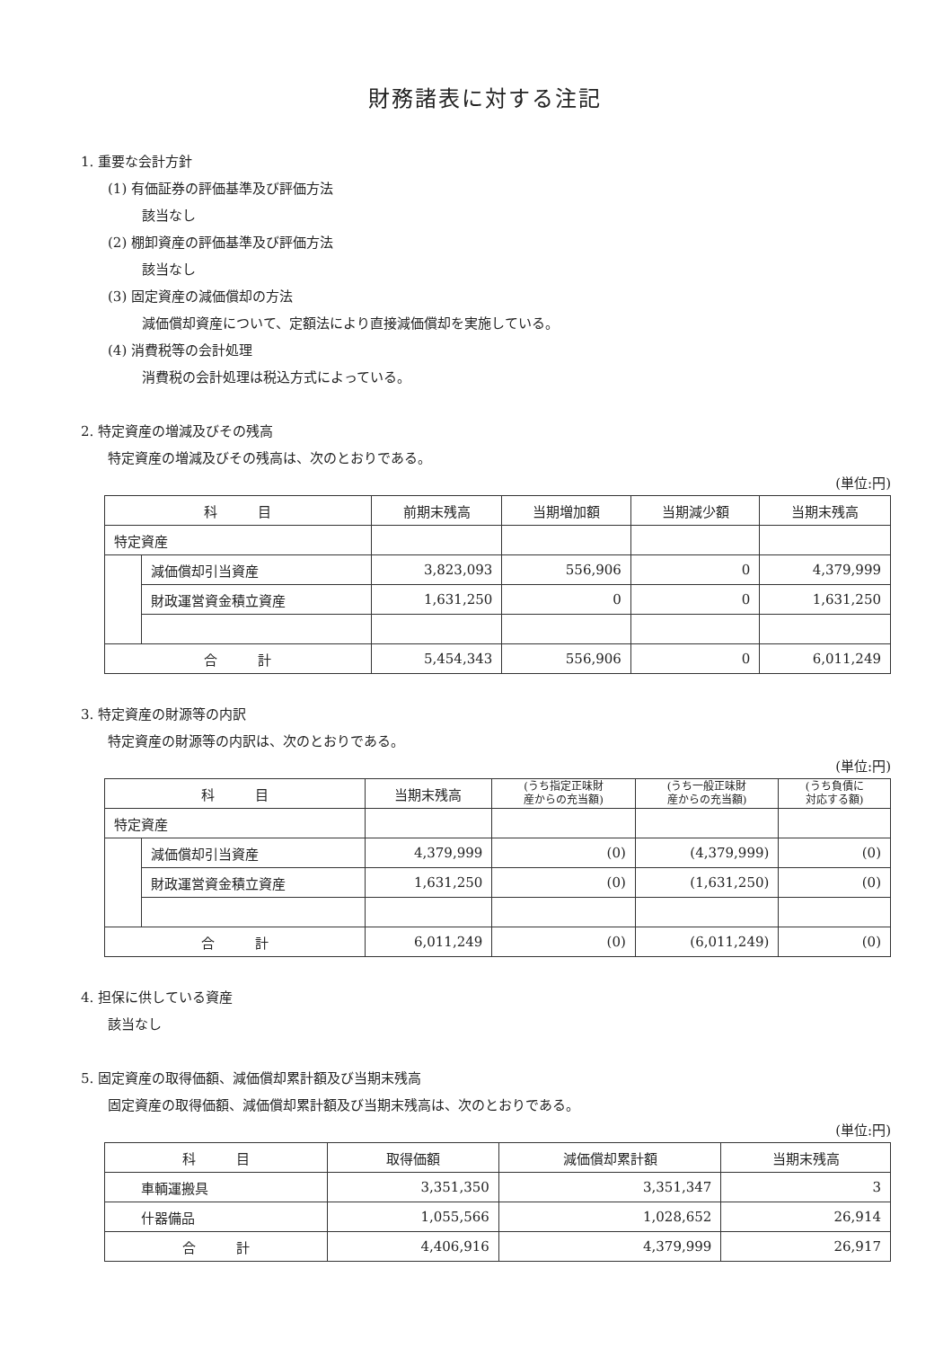財務諸表に対する注記
1. 重要な会計方針
(1) 有価証券の評価基準及び評価方法
該当なし
(2) 棚卸資産の評価基準及び評価方法
該当なし
(3) 固定資産の減価償却の方法
減価償却資産について、定額法により直接減価償却を実施している。
(4) 消費税等の会計処理
消費税の会計処理は税込方式によっている。
2. 特定資産の増減及びその残高
特定資産の増減及びその残高は、次のとおりである。
(単位:円)
| 科 目 | | 前期末残高 | 当期増加額 | 当期減少額 | 当期末残高 |
| --- | --- | --- | --- | --- | --- |
| 特定資産 | | | | | |
| | 減価償却引当資産 | 3,823,093 | 556,906 | 0 | 4,379,999 |
| | 財政運営資金積立資産 | 1,631,250 | 0 | 0 | 1,631,250 |
| 合 計 | | 5,454,343 | 556,906 | 0 | 6,011,249 |
3. 特定資産の財源等の内訳
特定資産の財源等の内訳は、次のとおりである。
(単位:円)
| 科 目 | | 当期末残高 | (うち指定正味財 産からの充当額) | (うち一般正味財 産からの充当額) | (うち負債に 対応する額) |
| --- | --- | --- | --- | --- | --- |
| 特定資産 | | | | | |
| | 減価償却引当資産 | 4,379,999 | (0) | (4,379,999) | (0) |
| | 財政運営資金積立資産 | 1,631,250 | (0) | (1,631,250) | (0) |
| 合 計 | | 6,011,249 | (0) | (6,011,249) | (0) |
4. 担保に供している資産
該当なし
5. 固定資産の取得価額、減価償却累計額及び当期末残高
固定資産の取得価額、減価償却累計額及び当期末残高は、次のとおりである。
(単位:円)
| 科 目 | 取得価額 | 減価償却累計額 | 当期末残高 |
| --- | --- | --- | --- |
| 車輌運搬具 | 3,351,350 | 3,351,347 | 3 |
| 什器備品 | 1,055,566 | 1,028,652 | 26,914 |
| 合 計 | 4,406,916 | 4,379,999 | 26,917 |